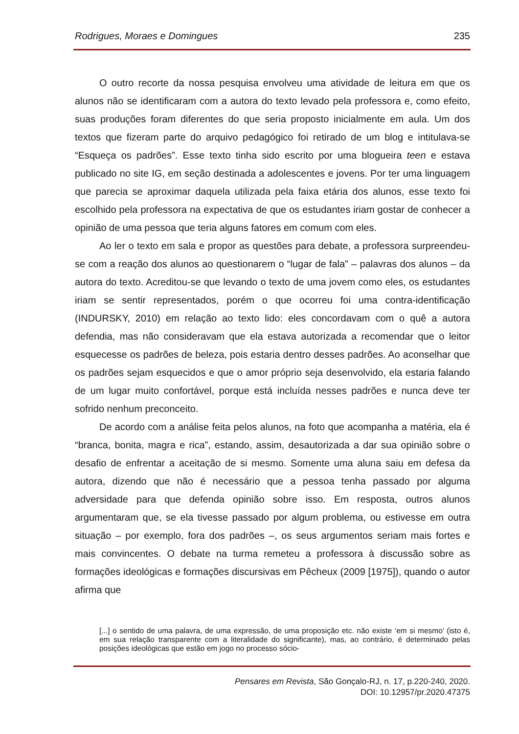Rodrigues, Moraes e Domingues 235
O outro recorte da nossa pesquisa envolveu uma atividade de leitura em que os alunos não se identificaram com a autora do texto levado pela professora e, como efeito, suas produções foram diferentes do que seria proposto inicialmente em aula. Um dos textos que fizeram parte do arquivo pedagógico foi retirado de um blog e intitulava-se “Esqueça os padrões”. Esse texto tinha sido escrito por uma blogueira teen e estava publicado no site IG, em seção destinada a adolescentes e jovens. Por ter uma linguagem que parecia se aproximar daquela utilizada pela faixa etária dos alunos, esse texto foi escolhido pela professora na expectativa de que os estudantes iriam gostar de conhecer a opinião de uma pessoa que teria alguns fatores em comum com eles.
Ao ler o texto em sala e propor as questões para debate, a professora surpreendeu-se com a reação dos alunos ao questionarem o “lugar de fala” – palavras dos alunos – da autora do texto. Acreditou-se que levando o texto de uma jovem como eles, os estudantes iriam se sentir representados, porém o que ocorreu foi uma contra-identificação (INDURSKY, 2010) em relação ao texto lido: eles concordavam com o quê a autora defendia, mas não consideravam que ela estava autorizada a recomendar que o leitor esquecesse os padrões de beleza, pois estaria dentro desses padrões. Ao aconselhar que os padrões sejam esquecidos e que o amor próprio seja desenvolvido, ela estaria falando de um lugar muito confortável, porque está incluída nesses padrões e nunca deve ter sofrido nenhum preconceito.
De acordo com a análise feita pelos alunos, na foto que acompanha a matéria, ela é “branca, bonita, magra e rica”, estando, assim, desautorizada a dar sua opinião sobre o desafio de enfrentar a aceitação de si mesmo. Somente uma aluna saiu em defesa da autora, dizendo que não é necessário que a pessoa tenha passado por alguma adversidade para que defenda opinião sobre isso. Em resposta, outros alunos argumentaram que, se ela tivesse passado por algum problema, ou estivesse em outra situação – por exemplo, fora dos padrões –, os seus argumentos seriam mais fortes e mais convincentes. O debate na turma remeteu a professora à discussão sobre as formações ideológicas e formações discursivas em Pêcheux (2009 [1975]), quando o autor afirma que
[...] o sentido de uma palavra, de uma expressão, de uma proposição etc. não existe ‘em si mesmo’ (isto é, em sua relação transparente com a literalidade do significante), mas, ao contrário, é determinado pelas posições ideológicas que estão em jogo no processo sócio-
Pensares em Revista, São Gonçalo-RJ, n. 17, p.220-240, 2020.
DOI: 10.12957/pr.2020.47375